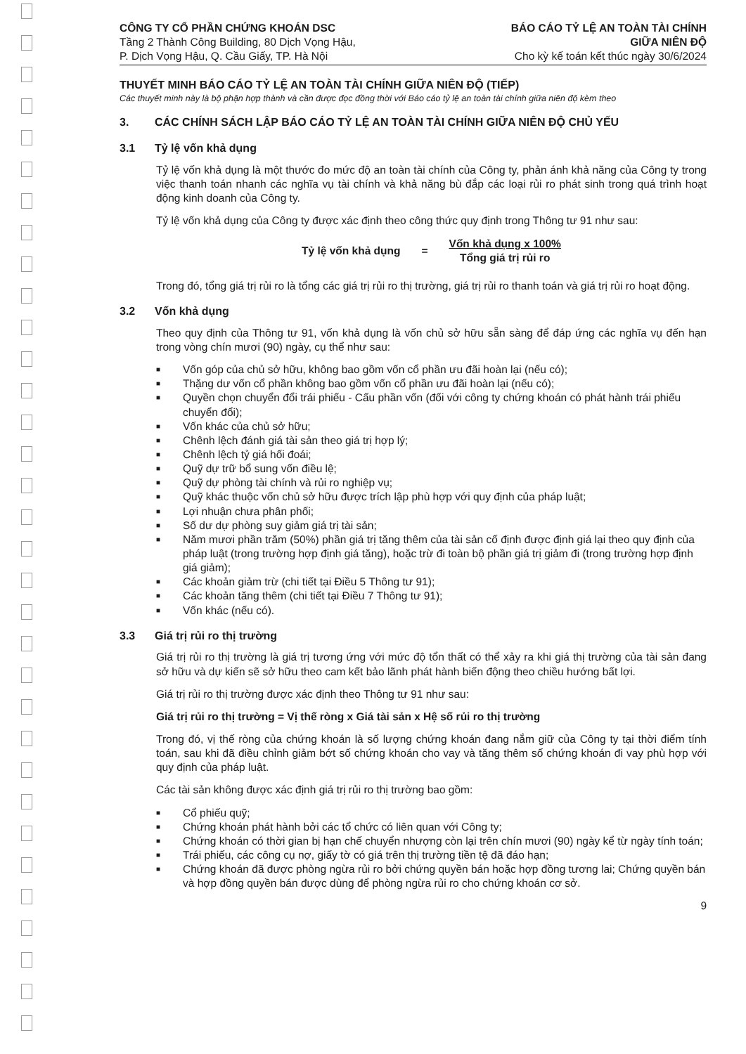CÔNG TY CỔ PHẦN CHỨNG KHOÁN DSC
Tầng 2 Thành Công Building, 80 Dịch Vọng Hậu,
P. Dịch Vọng Hậu, Q. Cầu Giấy, TP. Hà Nội
BÁO CÁO TỶ LỆ AN TOÀN TÀI CHÍNH
GIỮA NIÊN ĐỘ
Cho kỳ kế toán kết thúc ngày 30/6/2024
THUYẾT MINH BÁO CÁO TỶ LỆ AN TOÀN TÀI CHÍNH GIỮA NIÊN ĐỘ (TIẾP)
Các thuyết minh này là bộ phận hợp thành và cần được đọc đồng thời với Báo cáo tỷ lệ an toàn tài chính giữa niên độ kèm theo
3. CÁC CHÍNH SÁCH LẬP BÁO CÁO TỶ LỆ AN TOÀN TÀI CHÍNH GIỮA NIÊN ĐỘ CHỦ YẾU
3.1 Tỷ lệ vốn khả dụng
Tỷ lệ vốn khả dụng là một thước đo mức độ an toàn tài chính của Công ty, phản ánh khả năng của Công ty trong việc thanh toán nhanh các nghĩa vụ tài chính và khả năng bù đắp các loại rủi ro phát sinh trong quá trình hoạt động kinh doanh của Công ty.
Tỷ lệ vốn khả dụng của Công ty được xác định theo công thức quy định trong Thông tư 91 như sau:
Tỷ lệ vốn khả dụng =
Vốn khả dụng x 100%
Tổng giá trị rủi ro
Trong đó, tổng giá trị rủi ro là tổng các giá trị rủi ro thị trường, giá trị rủi ro thanh toán và giá trị rủi ro hoạt động.
3.2 Vốn khả dụng
Theo quy định của Thông tư 91, vốn khả dụng là vốn chủ sở hữu sẵn sàng để đáp ứng các nghĩa vụ đến hạn trong vòng chín mươi (90) ngày, cụ thể như sau:
■ Vốn góp của chủ sở hữu, không bao gồm vốn cổ phần ưu đãi hoàn lại (nếu có);
■ Thặng dư vốn cổ phần không bao gồm vốn cổ phần ưu đãi hoàn lại (nếu có);
■ Quyền chọn chuyển đổi trái phiếu - Cấu phần vốn (đối với công ty chứng khoán có phát hành trái phiếu chuyển đổi);
■ Vốn khác của chủ sở hữu;
■ Chênh lệch đánh giá tài sản theo giá trị hợp lý;
■ Chênh lệch tỷ giá hối đoái;
■ Quỹ dự trữ bổ sung vốn điều lệ;
■ Quỹ dự phòng tài chính và rủi ro nghiệp vụ;
■ Quỹ khác thuộc vốn chủ sở hữu được trích lập phù hợp với quy định của pháp luật;
■ Lợi nhuận chưa phân phối;
■ Số dư dự phòng suy giảm giá trị tài sản;
■ Năm mươi phần trăm (50%) phần giá trị tăng thêm của tài sản cố định được định giá lại theo quy định của pháp luật (trong trường hợp định giá tăng), hoặc trừ đi toàn bộ phần giá trị giảm đi (trong trường hợp định giá giảm);
■ Các khoản giảm trừ (chi tiết tại Điều 5 Thông tư 91);
■ Các khoản tăng thêm (chi tiết tại Điều 7 Thông tư 91);
■ Vốn khác (nếu có).
3.3 Giá trị rủi ro thị trường
Giá trị rủi ro thị trường là giá trị tương ứng với mức độ tổn thất có thể xảy ra khi giá thị trường của tài sản đang sở hữu và dự kiến sẽ sở hữu theo cam kết bảo lãnh phát hành biến động theo chiều hướng bất lợi.
Giá trị rủi ro thị trường được xác định theo Thông tư 91 như sau:
Giá trị rủi ro thị trường = Vị thế ròng x Giá tài sản x Hệ số rủi ro thị trường
Trong đó, vị thế ròng của chứng khoán là số lượng chứng khoán đang nắm giữ của Công ty tại thời điểm tính toán, sau khi đã điều chỉnh giảm bớt số chứng khoán cho vay và tăng thêm số chứng khoán đi vay phù hợp với quy định của pháp luật.
Các tài sản không được xác định giá trị rủi ro thị trường bao gồm:
■ Cổ phiếu quỹ;
■ Chứng khoán phát hành bởi các tổ chức có liên quan với Công ty;
■ Chứng khoán có thời gian bị hạn chế chuyển nhượng còn lại trên chín mươi (90) ngày kể từ ngày tính toán;
■ Trái phiếu, các công cụ nợ, giấy tờ có giá trên thị trường tiền tệ đã đáo hạn;
■ Chứng khoán đã được phòng ngừa rủi ro bởi chứng quyền bán hoặc hợp đồng tương lai; Chứng quyền bán và hợp đồng quyền bán được dùng để phòng ngừa rủi ro cho chứng khoán cơ sở.
9